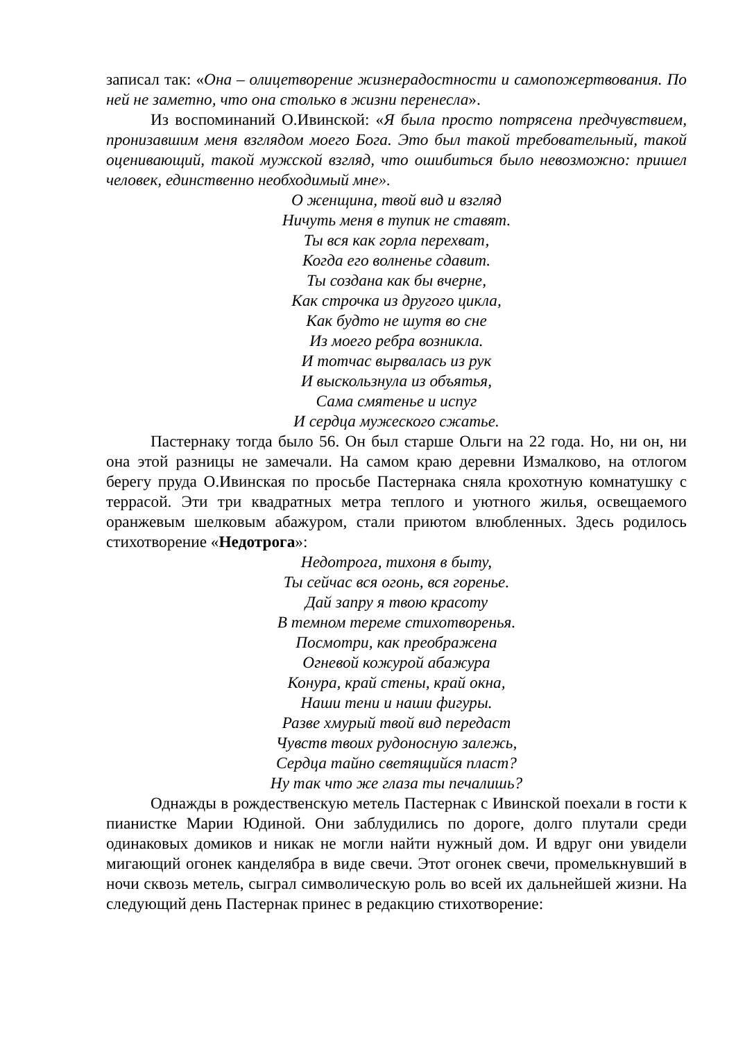записал так: «Она – олицетворение жизнерадостности и самопожертвования. По ней не заметно, что она столько в жизни перенесла».
Из воспоминаний О.Ивинской: «Я была просто потрясена предчувствием, пронизавшим меня взглядом моего Бога. Это был такой требовательный, такой оценивающий, такой мужской взгляд, что ошибиться было невозможно: пришел человек, единственно необходимый мне».
О женщина, твой вид и взгляд
Ничуть меня в тупик не ставят.
Ты вся как горла перехват,
Когда его волненье сдавит.
Ты создана как бы вчерне,
Как строчка из другого цикла,
Как будто не шутя во сне
Из моего ребра возникла.
И тотчас вырвалась из рук
И выскользнула из объятья,
Сама смятенье и испуг
И сердца мужеского сжатье.
Пастернаку тогда было 56. Он был старше Ольги на 22 года. Но, ни он, ни она этой разницы не замечали. На самом краю деревни Измалково, на отлогом берегу пруда О.Ивинская по просьбе Пастернака сняла крохотную комнатушку с террасой. Эти три квадратных метра теплого и уютного жилья, освещаемого оранжевым шелковым абажуром, стали приютом влюбленных. Здесь родилось стихотворение «Недотрога»:
Недотрога, тихоня в быту,
Ты сейчас вся огонь, вся горенье.
Дай запру я твою красоту
В темном тереме стихотворенья.
Посмотри, как преображена
Огневой кожурой абажура
Конура, край стены, край окна,
Наши тени и наши фигуры.
Разве хмурый твой вид передаст
Чувств твоих рудоносную залежь,
Сердца тайно светящийся пласт?
Ну так что же глаза ты печалишь?
Однажды в рождественскую метель Пастернак с Ивинской поехали в гости к пианистке Марии Юдиной. Они заблудились по дороге, долго плутали среди одинаковых домиков и никак не могли найти нужный дом. И вдруг они увидели мигающий огонек канделябра в виде свечи. Этот огонек свечи, промелькнувший в ночи сквозь метель, сыграл символическую роль во всей их дальнейшей жизни. На следующий день Пастернак принес в редакцию стихотворение: